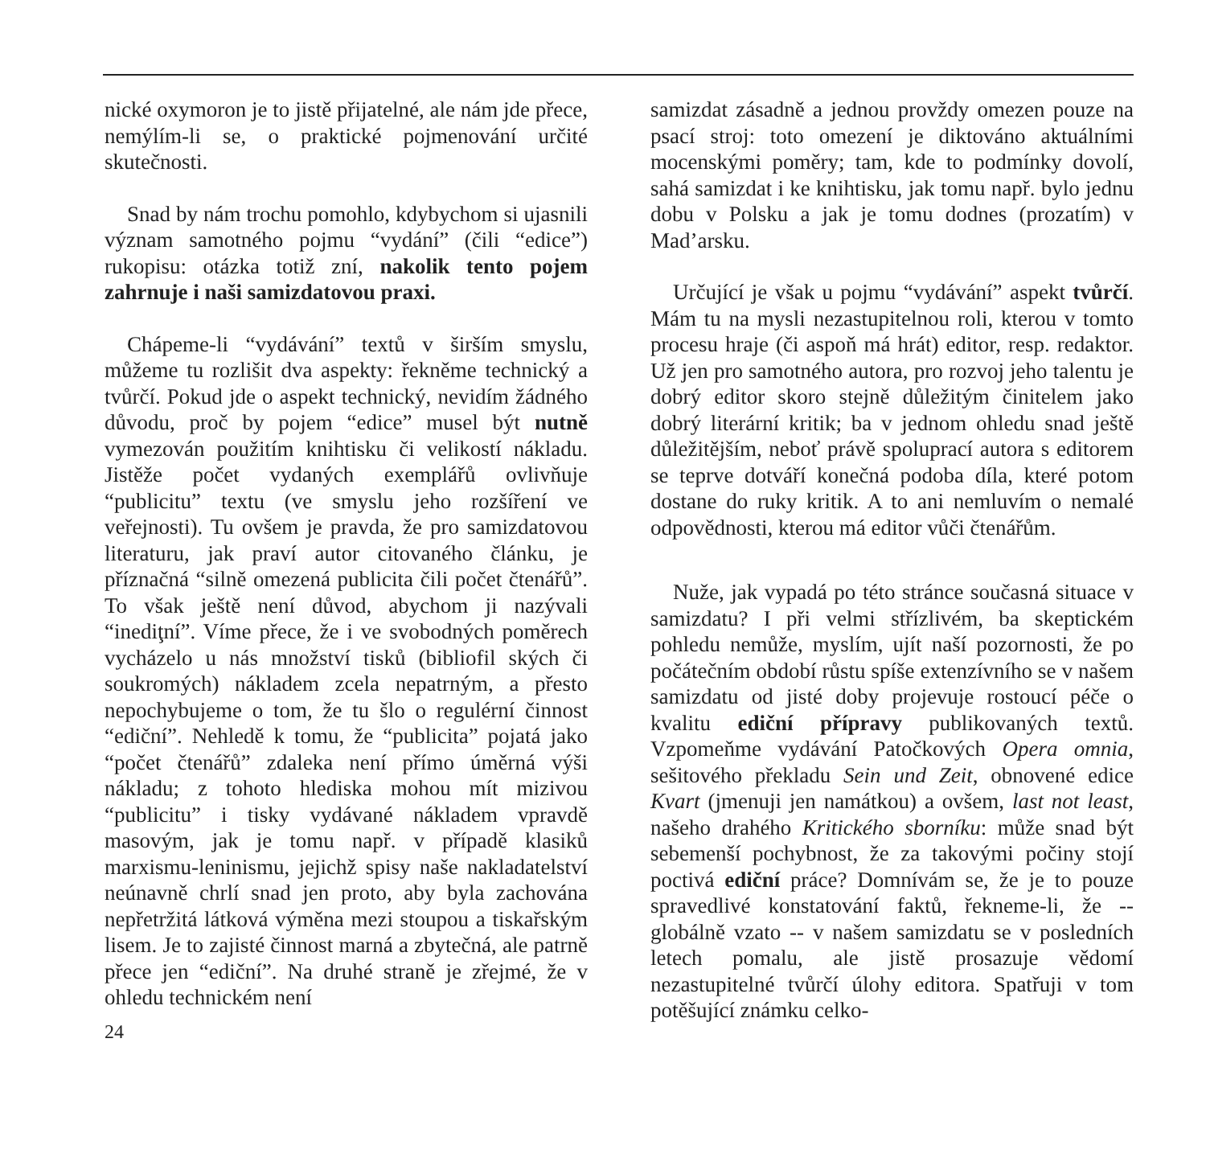nické oxymoron je to jistě přijatelné, ale nám jde přece, nemýlím-li se, o praktické pojmenování určité skutečnosti.
Snad by nám trochu pomohlo, kdybychom si ujasnili význam samotného pojmu “vydání” (čili “edice”) rukopisu: otázka totiž zní, nakolik tento pojem zahrnuje i naši samizdatovou praxi.
Chápeme-li “vydávání” textů v širším smyslu, můžeme tu rozlišit dva aspekty: řekněme technický a tvůrčí. Pokud jde o aspekt technický, nevidím žádného důvodu, proč by pojem “edice” musel být nutně vymezován použitím knihtisku či velikostí nákladu. Jistěže počet vydaných exemplářů ovlivňuje “publicitu” textu (ve smyslu jeho rozšíření ve veřejnosti). Tu ovšem je pravda, že pro samizdatovou literaturu, jak praví autor citovaného článku, je příznačná “silně omezená publicita čili počet čtenářů”. To však ještě není důvod, abychom ji nazývali “inediţní”. Víme přece, že i ve svobodných poměrech vycházelo u nás množství tisků (bibliofil ských či soukromých) nákladem zcela nepatrným, a přesto nepochybujeme o tom, že tu šlo o regulérní činnost “ediční”. Nehledě k tomu, že “publicita” pojatá jako “počet čtenářů” zdaleka není přímo úměrná výši nákladu; z tohoto hlediska mohou mít mizivou “publicitu” i tisky vydávané nákladem vpravdě masovým, jak je tomu např. v případě klasiků marxismu-leninismu, jejichž spisy naše nakladatelství neúnavně chrlí snad jen proto, aby byla zachována nepřetržitá látková výměna mezi stoupou a tiskařským lisem. Je to zajisté činnost marná a zbytečná, ale patrně přece jen “ediční”. Na druhé straně je zřejmé, že v ohledu technickém není
24
samizdat zásadně a jednou provždy omezen pouze na psací stroj: toto omezení je diktováno aktuálními mocenskými poměry; tam, kde to podmínky dovolí, sahá samizdat i ke knihtisku, jak tomu např. bylo jednu dobu v Polsku a jak je tomu dodnes (prozatím) v Mad’arsku.
Určující je však u pojmu “vydávání” aspekt tvůrčí. Mám tu na mysli nezastupitelnou roli, kterou v tomto procesu hraje (či aspoň má hrát) editor, resp. redaktor. Už jen pro samotného autora, pro rozvoj jeho talentu je dobrý editor skoro stejně důležitým činitelem jako dobrý literární kritik; ba v jednom ohledu snad ještě důležitějším, neboť právě spoluprací autora s editorem se teprve dotváří konečná podoba díla, které potom dostane do ruky kritik. A to ani nemluvím o nemalé odpovědnosti, kterou má editor vůči čtenářům.
Nuže, jak vypadá po této stránce současná situace v samizdatu? I při velmi střízlivém, ba skeptickém pohledu nemůže, myslím, ujít naší pozornosti, že po počátečním období růstu spíše extenzívního se v našem samizdatu od jisté doby projevuje rostoucí péče o kvalitu ediční přípravy publikovaných textů. Vzpomeňme vydávání Patočkových Opera omnia, sešitového překladu Sein und Zeit, obnovené edice Kvart (jmenuji jen namátkou) a ovšem, last not least, našeho drahého Kritického sborníku: může snad být sebemenší pochybnost, že za takovými počiny stojí poctivá ediční práce? Domnívám se, že je to pouze spravedlivé konstatování faktů, řekneme-li, že -- globálně vzato -- v našem samizdatu se v posledních letech pomalu, ale jistě prosazuje vědomí nezastupitelné tvůrčí úlohy editora. Spatřuji v tom potěšující známku celko-